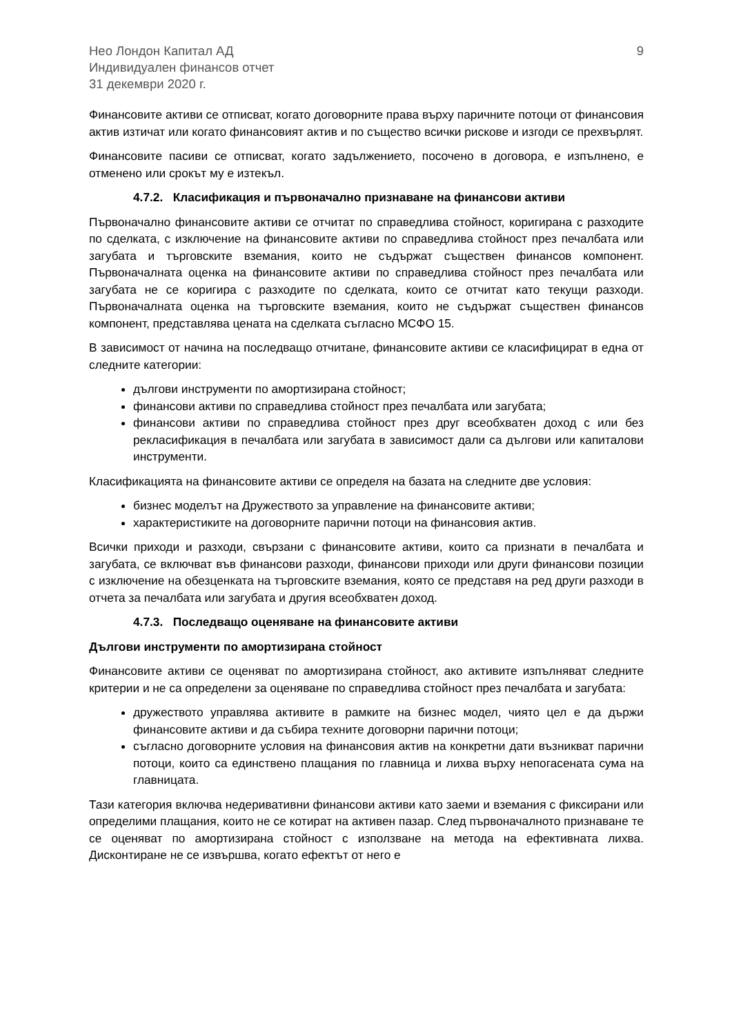Нео Лондон Капитал АД
Индивидуален финансов отчет
31 декември 2020 г.
9
Финансовите активи се отписват, когато договорните права върху паричните потоци от финансовия актив изтичат или когато финансовият актив и по същество всички рискове и изгоди се прехвърлят.
Финансовите пасиви се отписват, когато задължението, посочено в договора, е изпълнено, е отменено или срокът му е изтекъл.
4.7.2. Класификация и първоначално признаване на финансови активи
Първоначално финансовите активи се отчитат по справедлива стойност, коригирана с разходите по сделката, с изключение на финансовите активи по справедлива стойност през печалбата или загубата и търговските вземания, които не съдържат съществен финансов компонент. Първоначалната оценка на финансовите активи по справедлива стойност през печалбата или загубата не се коригира с разходите по сделката, които се отчитат като текущи разходи. Първоначалната оценка на търговските вземания, които не съдържат съществен финансов компонент, представлява цената на сделката съгласно МСФО 15.
В зависимост от начина на последващо отчитане, финансовите активи се класифицират в една от следните категории:
дългови инструменти по амортизирана стойност;
финансови активи по справедлива стойност през печалбата или загубата;
финансови активи по справедлива стойност през друг всеобхватен доход с или без рекласификация в печалбата или загубата в зависимост дали са дългови или капиталови инструменти.
Класификацията на финансовите активи се определя на базата на следните две условия:
бизнес моделът на Дружеството за управление на финансовите активи;
характеристиките на договорните парични потоци на финансовия актив.
Всички приходи и разходи, свързани с финансовите активи, които са признати в печалбата и загубата, се включват във финансови разходи, финансови приходи или други финансови позиции с изключение на обезценката на търговските вземания, която се представя на ред други разходи в отчета за печалбата или загубата и другия всеобхватен доход.
4.7.3. Последващо оценяване на финансовите активи
Дългови инструменти по амортизирана стойност
Финансовите активи се оценяват по амортизирана стойност, ако активите изпълняват следните критерии и не са определени за оценяване по справедлива стойност през печалбата и загубата:
дружеството управлява активите в рамките на бизнес модел, чиято цел е да държи финансовите активи и да събира техните договорни парични потоци;
съгласно договорните условия на финансовия актив на конкретни дати възникват парични потоци, които са единствено плащания по главница и лихва върху непогасената сума на главницата.
Тази категория включва недеривативни финансови активи като заеми и вземания с фиксирани или определими плащания, които не се котират на активен пазар. След първоначалното признаване те се оценяват по амортизирана стойност с използване на метода на ефективната лихва. Дисконтиране не се извършва, когато ефектът от него е